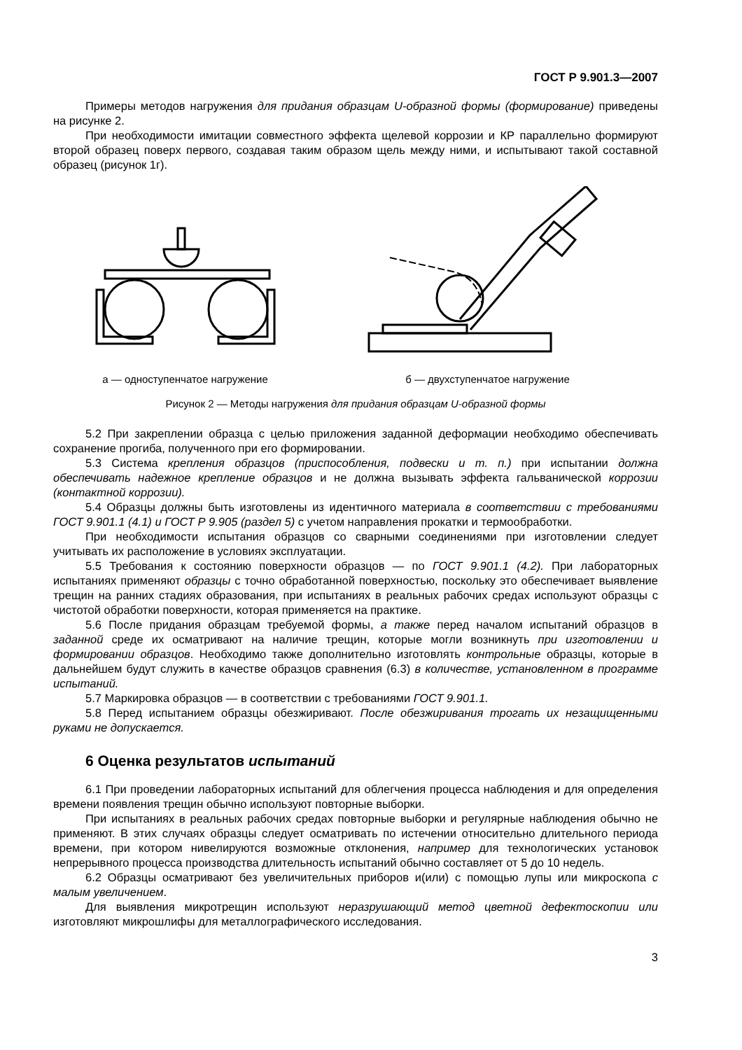ГОСТ Р 9.901.3—2007
Примеры методов нагружения для придания образцам U-образной формы (формирование) приведены на рисунке 2.
При необходимости имитации совместного эффекта щелевой коррозии и КР параллельно формируют второй образец поверх первого, создавая таким образом щель между ними, и испытывают такой составной образец (рисунок 1г).
а — одноступенчатое нагружение б — двухступенчатое нагружение
Рисунок 2 — Методы нагружения для придания образцам U-образной формы
5.2 При закреплении образца с целью приложения заданной деформации необходимо обеспечивать сохранение прогиба, полученного при его формировании.
5.3 Система крепления образцов (приспособления, подвески и т. п.) при испытании должна обеспечивать надежное крепление образцов и не должна вызывать эффекта гальванической коррозии (контактной коррозии).
5.4 Образцы должны быть изготовлены из идентичного материала в соответствии с требованиями ГОСТ 9.901.1 (4.1) и ГОСТ Р 9.905 (раздел 5) с учетом направления прокатки и термообработки.
При необходимости испытания образцов со сварными соединениями при изготовлении следует учитывать их расположение в условиях эксплуатации.
5.5 Требования к состоянию поверхности образцов — по ГОСТ 9.901.1 (4.2). При лабораторных испытаниях применяют образцы с точно обработанной поверхностью, поскольку это обеспечивает выявление трещин на ранних стадиях образования, при испытаниях в реальных рабочих средах используют образцы с чистотой обработки поверхности, которая применяется на практике.
5.6 После придания образцам требуемой формы, а также перед началом испытаний образцов в заданной среде их осматривают на наличие трещин, которые могли возникнуть при изготовлении и формировании образцов. Необходимо также дополнительно изготовлять контрольные образцы, которые в дальнейшем будут служить в качестве образцов сравнения (6.3) в количестве, установленном в программе испытаний.
5.7 Маркировка образцов — в соответствии с требованиями ГОСТ 9.901.1.
5.8 Перед испытанием образцы обезжиривают. После обезжиривания трогать их незащищенными руками не допускается.
6 Оценка результатов испытаний
6.1 При проведении лабораторных испытаний для облегчения процесса наблюдения и для определения времени появления трещин обычно используют повторные выборки.
При испытаниях в реальных рабочих средах повторные выборки и регулярные наблюдения обычно не применяют. В этих случаях образцы следует осматривать по истечении относительно длительного периода времени, при котором нивелируются возможные отклонения, например для технологических установок непрерывного процесса производства длительность испытаний обычно составляет от 5 до 10 недель.
6.2 Образцы осматривают без увеличительных приборов и(или) с помощью лупы или микроскопа с малым увеличением.
Для выявления микротрещин используют неразрушающий метод цветной дефектоскопии или изготовляют микрошлифы для металлографического исследования.
3